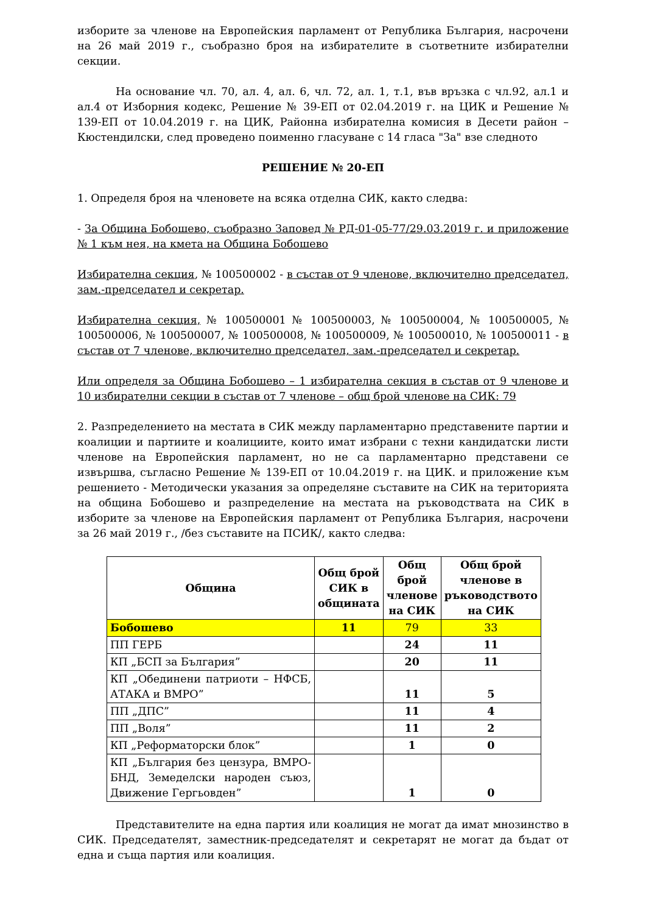изборите за членове на Европейския парламент от Република България, насрочени на 26 май 2019 г., съобразно броя на избирателите в съответните избирателни секции.
На основание чл. 70, ал. 4, ал. 6, чл. 72, ал. 1, т.1, във връзка с чл.92, ал.1 и ал.4 от Изборния кодекс, Решение № 39-ЕП от 02.04.2019 г. на ЦИК и Решение № 139-ЕП от 10.04.2019 г. на ЦИК, Районна избирателна комисия в Десети район – Кюстендилски, след проведено поименно гласуване с 14 гласа "За" взе следното
РЕШЕНИЕ № 20-ЕП
1. Определя броя на членовете на всяка отделна СИК, както следва:
- За Община Бобошево, съобразно Заповед № РД-01-05-77/29.03.2019 г. и приложение № 1 към нея, на кмета на Община Бобошево
Избирателна секция, № 100500002 - в състав от 9 членове, включително председател, зам.-председател и секретар.
Избирателна секция, № 100500001 № 100500003, № 100500004, № 100500005, № 100500006, № 100500007, № 100500008, № 100500009, № 100500010, № 100500011 - в състав от 7 членове, включително председател, зам.-председател и секретар.
Или определя за Община Бобошево – 1 избирателна секция в състав от 9 членове и 10 избирателни секции в състав от 7 членове – общ брой членове на СИК: 79
2. Разпределението на местата в СИК между парламентарно представените партии и коалиции и партиите и коалициите, които имат избрани с техни кандидатски листи членове на Европейския парламент, но не са парламентарно представени се извършва, съгласно Решение № 139-ЕП от 10.04.2019 г. на ЦИК. и приложение към решението - Методически указания за определяне съставите на СИК на територията на община Бобошево и разпределение на местата на ръководствата на СИК в изборите за членове на Европейския парламент от Република България, насрочени за 26 май 2019 г., /без съставите на ПСИК/, както следва:
| Община | Общ брой СИК в общината | Общ брой членове на СИК | Общ брой членове в ръководството на СИК |
| --- | --- | --- | --- |
| Бобошево | 11 | 79 | 33 |
| ПП ГЕРБ | | 24 | 11 |
| КП „БСП за България” | | 20 | 11 |
| КП „Обединени патриоти – НФСБ, АТАКА и ВМРО” | | 11 | 5 |
| ПП „ДПС” | | 11 | 4 |
| ПП „Воля” | | 11 | 2 |
| КП „Реформаторски блок” | | 1 | 0 |
| КП „България без цензура, ВМРО-БНД, Земеделски народен съюз, Движение Гергьовден” | | 1 | 0 |
Представителите на една партия или коалиция не могат да имат мнозинство в СИК. Председателят, заместник-председателят и секретарят не могат да бъдат от една и съща партия или коалиция.